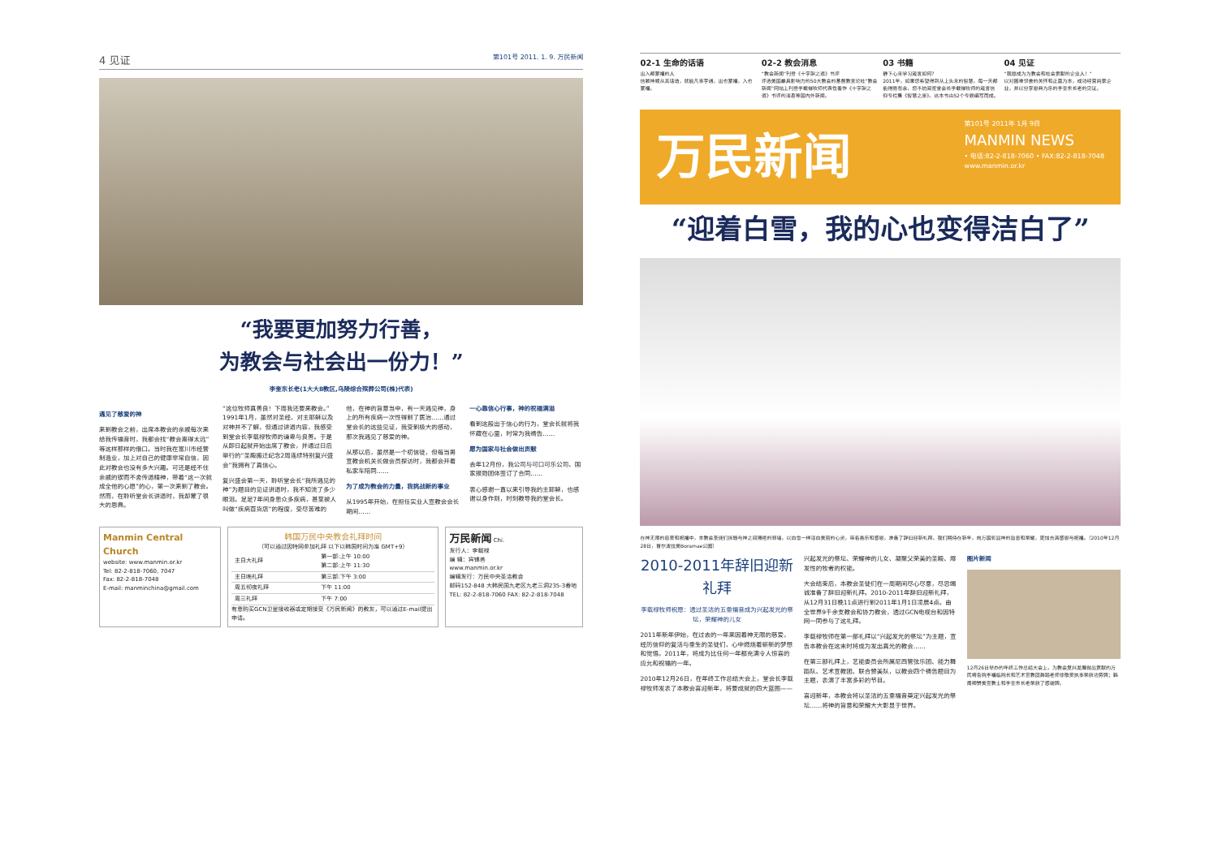4 见证 第101号 2011. 1. 9. 万民新闻
“我要更加努力行善，
为教会与社会出一份力！”
李奎东长老(1大大8教区,乌陵综合殡葬公司(株)代表)
遇见了慈爱的神
来到教会之前，出席本教会的亲戚每次来给我传福音时，我都会找“教会离得太远”等这样那样的借口。当时我在富川市经营制造业，加上对自己的健康非常自信，因此对教会也没有多大兴趣。可还是经不住亲戚的锲而不舍传道精神，带着“这一次就成全他的心愿”的心，第一次来到了教会。然而，在聆听堂会长讲道时，我却蒙了很大的恩典。
“这位牧师真善良！下周我还要来教会。”1991年1月，虽然对圣经、对主耶稣以及对神并不了解，但通过讲道内容，我感受到堂会长李载禄牧师的谦卑与良善。于是从即日起就开始出席了教会，并通过日后举行的“圣殿搬迁纪念2周连续特别复兴盛会”我拥有了真信心。
复兴盛会第一天，聆听堂会长“我所遇见的神”为题目的见证讲道时，我不知流了多少眼泪。足足7年间身患众多疾病，甚至被人叫做“疾病百货店”的程度，受尽苦难的他，在神的旨意当中，有一天遇见神，身上的所有疾病一次性得到了医治……通过堂会长的这些见证，我受到极大的感动，那次我遇见了慈爱的神。
从那以后，虽然是一个初信徒，但每当男宣教会机关长做会员探访时，我都会开着私家车陪同……
为了成为教会的力量，我挑战新的事业
从1995年开始，在担任实业人宣教会会长期间……
一心靠信心行事，神的祝福满溢
看到这般出于信心的行为，堂会长就将我怀藏在心里，时常为我祷告……
愿为国家与社会做出贡献
去年12月份，我公司与可口可乐公司、国家报勋团体签订了合同……
衷心感谢一直以来引导我的主耶稣，也感谢以身作则，时刻教导我的堂会长。
Manmin Central Church
website: www.manmin.or.kr
Tel: 82-2-818-7060, 7047
Fax: 82-2-818-7048
E-mail: manminchina@gmail.com
韩国万民中央教会礼拜时间
（可以通过因特网参加礼拜 以下以韩国时间为准 GMT+9）
| 主日大礼拜 | 第一部:上午 10:00 第二部:上午 11:30 |
| 主日晚礼拜 | 第三部:下午 3:00 |
| 周五彻夜礼拜 | 下午 11:00 |
| 周三礼拜 | 下午 7:00 |
有意购买GCN卫星接收器或定期接受《万民新闻》的教友，可以通过E-mail提出申请。
万民新闻 Chi.
发行人：李载禄
编 辑：宾锦善
www.manmin.or.kr
编辑发行：万民中央圣洁教会
邮码152-848 大韩民国九老区九老三洞235-3番地
TEL: 82-2-818-7060 FAX: 82-2-818-7048
02-1 生命的话语
出入都蒙福的人
信赖神顺从其话语，就能凡事亨通，出也蒙福，入也蒙福。
02-2 教会消息
“教会新闻”刊登《十字架之道》书评
评选美国最具影响力的50大教会的基督教言论社“教会新闻”网站上刊登李载禄牧师代表性著作《十字架之道》书评的消息等国内外新闻。
03 书籍
静下心来学习箴言如何？
2011年，如果您希望得到从上头来的智慧，每一天都能得胜有余，您不妨阅览堂会长李载禄牧师的箴言信仰专栏集《智慧之泉》。这本书由52个专题编写而成。
04 见证
“我愿成为为教会和社会贡献的企业人！”
以对困难邻舍的关怀和正直为本，成功经营两家企业，并以分享恩典为乐的李奎东长老的见证。
万民新闻
第101号 2011年 1月 9日
MANMIN NEWS
• 电话:82-2-818-7060 • FAX:82-2-818-7048
www.manmin.or.kr
“迎着白雪，我的心也变得洁白了”
在神无限的慈爱和祝福中，本教会圣徒们拆毁与神之间隔绝的罪墙，以白雪一样洁白美丽的心灵，带着喜乐和感恩，准备了辞旧迎新礼拜。我们期待在新年，向万国彰显神的旨意和荣耀，更加充满感恩与祝福。（2010年12月28日，首尔波拉美Boramae公园）
2010-2011年辞旧迎新礼拜
李载禄牧师祝愿：透过圣洁的五重福音成为兴起发光的祭坛，荣耀神的儿女
2011年新年伊始，在过去的一年来因着神无限的慈爱，经历信仰的复活与重生的圣徒们，心中燃烧着崭新的梦想和觉悟。2011年，将成为比任何一年都充满令人惊喜的应允和祝福的一年。
2010年12月26日，在年终工作总结大会上，堂会长李载禄牧师发表了本教会喜迎新年，将要成就的四大蓝图——兴起发光的祭坛、荣耀神的儿女、凝聚父荣美的圣殿、爆发性的牧者的权能。
大会结束后，本教会圣徒们在一周期间尽心尽意，尽忠竭诚准备了辞旧迎新礼拜。2010-2011年辞旧迎新礼拜，从12月31日晚11点进行到2011年1月1日凌晨4点。由全世界9千余支教会和协力教会，透过GCN电视台和因特网一同参与了这礼拜。
李载禄牧师在第一部礼拜以“兴起发光的祭坛”为主题，宣告本教会在这末时将成为发出真光的教会……
在第三部礼拜上，艺能委员会所属尼西管弦乐团、能力舞蹈队、艺术宣教团、联合赞美队，以教会四个祷告题目为主题，表演了丰富多彩的节目。
喜迎新年，本教会将以圣洁的五重福音奠定兴起发光的祭坛……将神的旨意和荣耀大大彰显于世界。
图片新闻
12月26日举办的年终工作总结大会上，为教会复兴发展做出贡献的万民祷告院李福临院长和艺术宣教团舞蹈老师徐敬爱执事荣获功劳牌；韩周卿赞美宣教士和李奎东长老荣获了感谢牌。